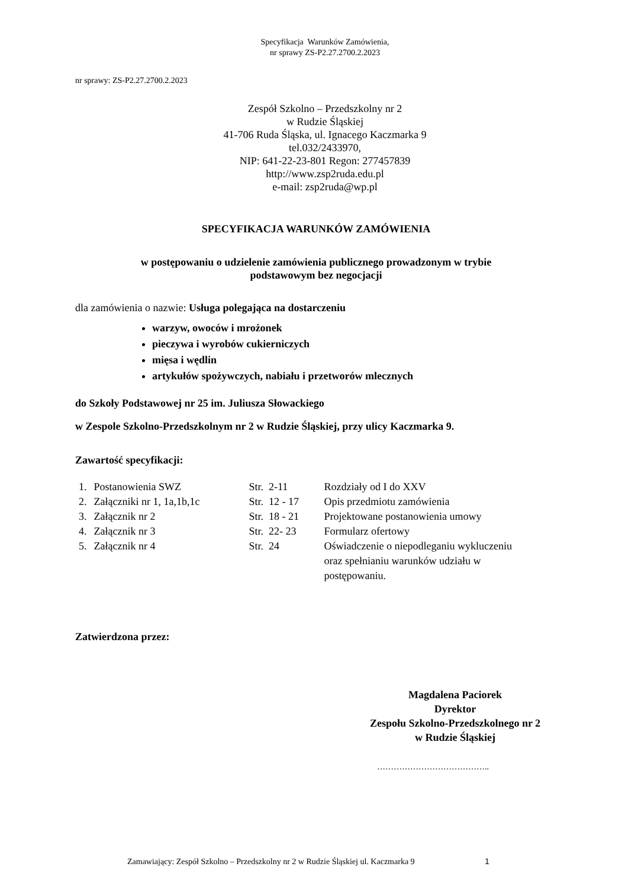Specyfikacja Warunków Zamówienia,
nr sprawy ZS-P2.27.2700.2.2023
nr sprawy: ZS-P2.27.2700.2.2023
Zespół Szkolno – Przedszkolny nr 2
w Rudzie Śląskiej
41-706 Ruda Śląska, ul. Ignacego Kaczmarka 9
tel.032/2433970,
NIP: 641-22-23-801 Regon: 277457839
http://www.zsp2ruda.edu.pl
e-mail: zsp2ruda@wp.pl
SPECYFIKACJA WARUNKÓW ZAMÓWIENIA
w postępowaniu o udzielenie zamówienia publicznego prowadzonym w trybie
podstawowym bez negocjacji
dla zamówienia o nazwie: Usługa polegająca na dostarczeniu
warzyw, owoców i mrożonek
pieczywa i wyrobów cukierniczych
mięsa i wędlin
artykułów spożywczych, nabiału i przetworów mlecznych
do Szkoły Podstawowej nr 25 im. Juliusza Słowackiego
w Zespole Szkolno-Przedszkolnym nr 2 w Rudzie Śląskiej, przy ulicy Kaczmarka 9.
Zawartość specyfikacji:
| 1. | Postanowienia SWZ | Str. 2-11 | Rozdziały od I do XXV |
| 2. | Załączniki nr 1, 1a,1b,1c | Str. 12 - 17 | Opis przedmiotu zamówienia |
| 3. | Załącznik nr 2 | Str. 18 - 21 | Projektowane postanowienia umowy |
| 4. | Załącznik nr 3 | Str. 22- 23 | Formularz ofertowy |
| 5. | Załącznik nr 4 | Str. 24 | Oświadczenie o niepodleganiu wykluczeniu oraz spełnianiu warunków udziału w postępowaniu. |
Zatwierdzona przez:
Magdalena Paciorek
Dyrektor
Zespołu Szkolno-Przedszkolnego nr 2
w Rudzie Śląskiej
…………………………………..
Zamawiający: Zespół Szkolno – Przedszkolny nr 2 w Rudzie Śląskiej ul. Kaczmarka 9 1